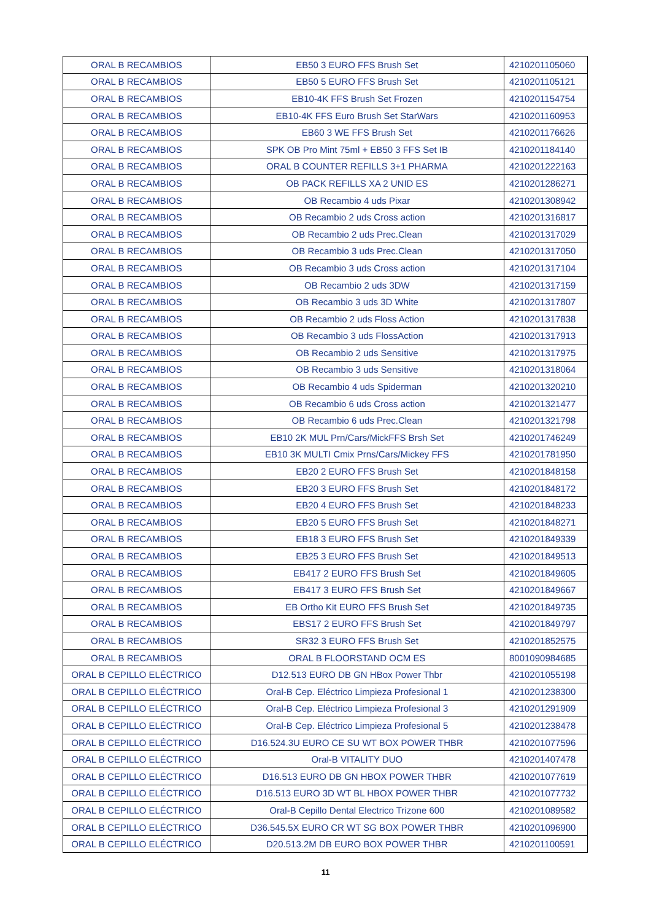| ORAL B RECAMBIOS | EB50 3 EURO FFS Brush Set | 4210201105060 |
| ORAL B RECAMBIOS | EB50 5 EURO FFS Brush Set | 4210201105121 |
| ORAL B RECAMBIOS | EB10-4K FFS Brush Set Frozen | 4210201154754 |
| ORAL B RECAMBIOS | EB10-4K FFS Euro Brush Set StarWars | 4210201160953 |
| ORAL B RECAMBIOS | EB60 3 WE FFS Brush Set | 4210201176626 |
| ORAL B RECAMBIOS | SPK OB Pro Mint 75ml + EB50 3 FFS Set IB | 4210201184140 |
| ORAL B RECAMBIOS | ORAL B COUNTER REFILLS 3+1 PHARMA | 4210201222163 |
| ORAL B RECAMBIOS | OB PACK REFILLS XA 2 UNID ES | 4210201286271 |
| ORAL B RECAMBIOS | OB Recambio 4 uds Pixar | 4210201308942 |
| ORAL B RECAMBIOS | OB Recambio 2 uds Cross action | 4210201316817 |
| ORAL B RECAMBIOS | OB Recambio 2 uds Prec.Clean | 4210201317029 |
| ORAL B RECAMBIOS | OB Recambio 3 uds Prec.Clean | 4210201317050 |
| ORAL B RECAMBIOS | OB Recambio 3 uds Cross action | 4210201317104 |
| ORAL B RECAMBIOS | OB Recambio 2 uds 3DW | 4210201317159 |
| ORAL B RECAMBIOS | OB Recambio 3 uds 3D White | 4210201317807 |
| ORAL B RECAMBIOS | OB Recambio 2 uds Floss Action | 4210201317838 |
| ORAL B RECAMBIOS | OB Recambio 3 uds FlossAction | 4210201317913 |
| ORAL B RECAMBIOS | OB Recambio 2 uds Sensitive | 4210201317975 |
| ORAL B RECAMBIOS | OB Recambio 3 uds Sensitive | 4210201318064 |
| ORAL B RECAMBIOS | OB Recambio 4 uds Spiderman | 4210201320210 |
| ORAL B RECAMBIOS | OB Recambio 6 uds Cross action | 4210201321477 |
| ORAL B RECAMBIOS | OB Recambio 6 uds Prec.Clean | 4210201321798 |
| ORAL B RECAMBIOS | EB10 2K MUL Prn/Cars/MickFFS Brsh Set | 4210201746249 |
| ORAL B RECAMBIOS | EB10 3K MULTI Cmix Prns/Cars/Mickey FFS | 4210201781950 |
| ORAL B RECAMBIOS | EB20 2 EURO FFS Brush Set | 4210201848158 |
| ORAL B RECAMBIOS | EB20 3 EURO FFS Brush Set | 4210201848172 |
| ORAL B RECAMBIOS | EB20 4 EURO FFS Brush Set | 4210201848233 |
| ORAL B RECAMBIOS | EB20 5 EURO FFS Brush Set | 4210201848271 |
| ORAL B RECAMBIOS | EB18 3 EURO FFS Brush Set | 4210201849339 |
| ORAL B RECAMBIOS | EB25 3 EURO FFS Brush Set | 4210201849513 |
| ORAL B RECAMBIOS | EB417 2 EURO FFS Brush Set | 4210201849605 |
| ORAL B RECAMBIOS | EB417 3 EURO FFS Brush Set | 4210201849667 |
| ORAL B RECAMBIOS | EB Ortho Kit EURO FFS Brush Set | 4210201849735 |
| ORAL B RECAMBIOS | EBS17 2 EURO FFS Brush Set | 4210201849797 |
| ORAL B RECAMBIOS | SR32 3 EURO FFS Brush Set | 4210201852575 |
| ORAL B RECAMBIOS | ORAL B FLOORSTAND OCM ES | 8001090984685 |
| ORAL B CEPILLO ELÉCTRICO | D12.513 EURO DB GN HBox Power Thbr | 4210201055198 |
| ORAL B CEPILLO ELÉCTRICO | Oral-B Cep. Eléctrico Limpieza Profesional 1 | 4210201238300 |
| ORAL B CEPILLO ELÉCTRICO | Oral-B Cep. Eléctrico Limpieza Profesional 3 | 4210201291909 |
| ORAL B CEPILLO ELÉCTRICO | Oral-B Cep. Eléctrico Limpieza Profesional 5 | 4210201238478 |
| ORAL B CEPILLO ELÉCTRICO | D16.524.3U EURO CE SU WT BOX POWER THBR | 4210201077596 |
| ORAL B CEPILLO ELÉCTRICO | Oral-B VITALITY DUO | 4210201407478 |
| ORAL B CEPILLO ELÉCTRICO | D16.513 EURO DB GN HBOX POWER THBR | 4210201077619 |
| ORAL B CEPILLO ELÉCTRICO | D16.513 EURO 3D WT BL HBOX POWER THBR | 4210201077732 |
| ORAL B CEPILLO ELÉCTRICO | Oral-B Cepillo Dental Electrico Trizone 600 | 4210201089582 |
| ORAL B CEPILLO ELÉCTRICO | D36.545.5X EURO CR WT SG BOX POWER THBR | 4210201096900 |
| ORAL B CEPILLO ELÉCTRICO | D20.513.2M DB EURO BOX POWER THBR | 4210201100591 |
11